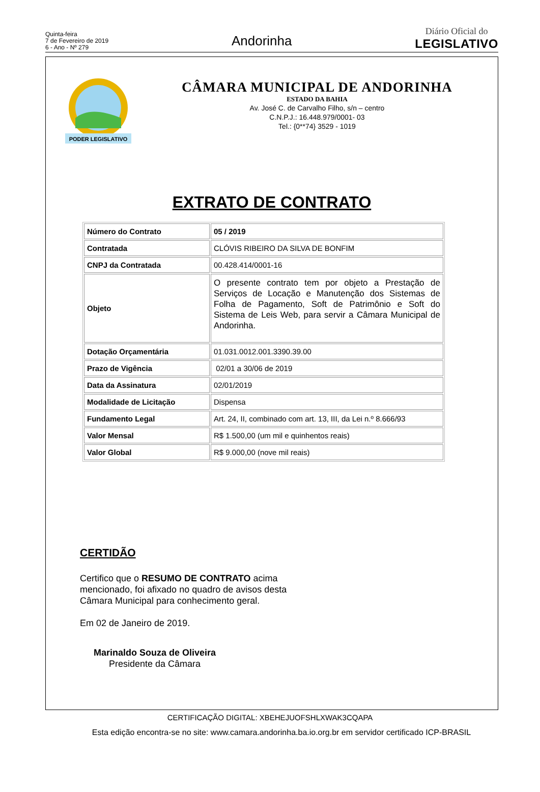Quinta-feira
7 de Fevereiro de 2019
6 - Ano - Nº 279
Andorinha
Diário Oficial do
LEGISLATIVO
PODER LEGISLATIVO
CÂMARA MUNICIPAL DE ANDORINHA
ESTADO DA BAHIA
Av. José C. de Carvalho Filho, s/n – centro
C.N.P.J.: 16.448.979/0001- 03
Tel.: {0**74} 3529 - 1019
EXTRATO DE CONTRATO
| Número do Contrato | 05 / 2019 |
| Contratada | CLÓVIS RIBEIRO DA SILVA DE BONFIM |
| CNPJ da Contratada | 00.428.414/0001-16 |
| Objeto | O presente contrato tem por objeto a Prestação de Serviços de Locação e Manutenção dos Sistemas de Folha de Pagamento, Soft de Patrimônio e Soft do Sistema de Leis Web, para servir a Câmara Municipal de Andorinha. |
| Dotação Orçamentária | 01.031.0012.001.3390.39.00 |
| Prazo de Vigência | 02/01 a 30/06 de 2019 |
| Data da Assinatura | 02/01/2019 |
| Modalidade de Licitação | Dispensa |
| Fundamento Legal | Art. 24, II, combinado com art. 13, III, da Lei n.º 8.666/93 |
| Valor Mensal | R$ 1.500,00 (um mil e quinhentos reais) |
| Valor Global | R$ 9.000,00 (nove mil reais) |
CERTIDÃO
Certifico que o RESUMO DE CONTRATO acima mencionado, foi afixado no quadro de avisos desta Câmara Municipal para conhecimento geral.
Em 02 de Janeiro de 2019.
Marinaldo Souza de Oliveira
Presidente da Câmara
CERTIFICAÇÃO DIGITAL: XBEHEJUOFSHLXWAK3CQAPA
Esta edição encontra-se no site: www.camara.andorinha.ba.io.org.br em servidor certificado ICP-BRASIL